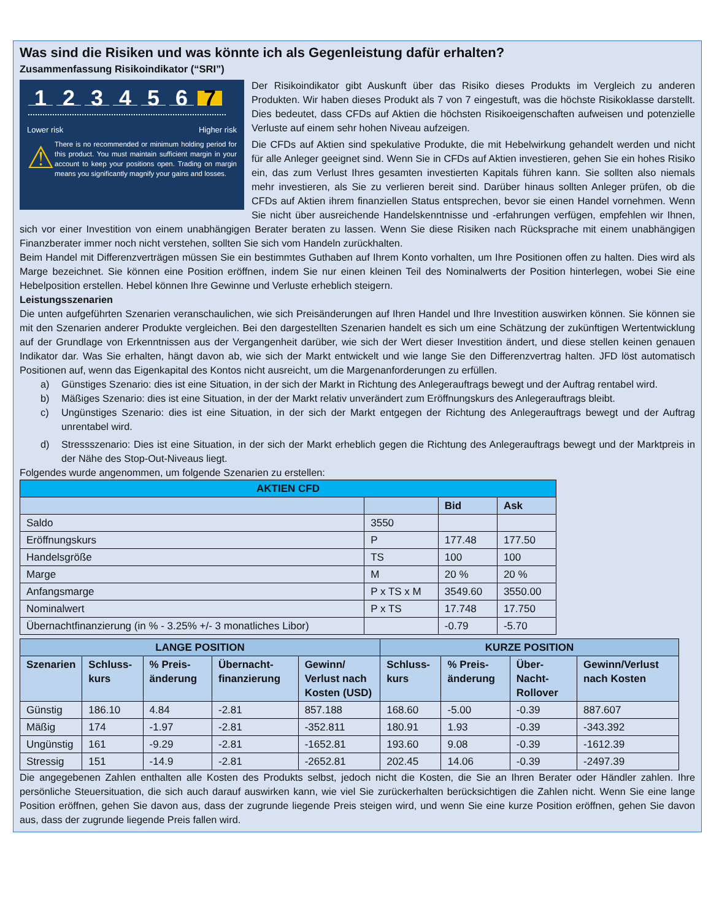Was sind die Risiken und was könnte ich als Gegenleistung dafür erhalten?
Zusammenfassung Risikoindikator (“SRI”)
123456 7
Lower risk Higher risk
⚠
There is no recommended or minimum holding period for this product. You must maintain sufficient margin in your account to keep your positions open. Trading on margin means you significantly magnify your gains and losses.
Der Risikoindikator gibt Auskunft über das Risiko dieses Produkts im Vergleich zu anderen Produkten. Wir haben dieses Produkt als 7 von 7 eingestuft, was die höchste Risikoklasse darstellt. Dies bedeutet, dass CFDs auf Aktien die höchsten Risikoeigenschaften aufweisen und potenzielle Verluste auf einem sehr hohen Niveau aufzeigen.
Die CFDs auf Aktien sind spekulative Produkte, die mit Hebelwirkung gehandelt werden und nicht für alle Anleger geeignet sind. Wenn Sie in CFDs auf Aktien investieren, gehen Sie ein hohes Risiko ein, das zum Verlust Ihres gesamten investierten Kapitals führen kann. Sie sollten also niemals mehr investieren, als Sie zu verlieren bereit sind. Darüber hinaus sollten Anleger prüfen, ob die CFDs auf Aktien ihrem finanziellen Status entsprechen, bevor sie einen Handel vornehmen. Wenn Sie nicht über ausreichende Handelskenntnisse und -erfahrungen verfügen, empfehlen wir Ihnen, sich vor einer Investition von einem unabhängigen Berater beraten zu lassen. Wenn Sie diese Risiken nach Rücksprache mit einem unabhängigen Finanzberater immer noch nicht verstehen, sollten Sie sich vom Handeln zurückhalten.
Beim Handel mit Differenzverträgen müssen Sie ein bestimmtes Guthaben auf Ihrem Konto vorhalten, um Ihre Positionen offen zu halten. Dies wird als Marge bezeichnet. Sie können eine Position eröffnen, indem Sie nur einen kleinen Teil des Nominalwerts der Position hinterlegen, wobei Sie eine Hebelposition erstellen. Hebel können Ihre Gewinne und Verluste erheblich steigern.
Leistungsszenarien
Die unten aufgeführten Szenarien veranschaulichen, wie sich Preisänderungen auf Ihren Handel und Ihre Investition auswirken können. Sie können sie mit den Szenarien anderer Produkte vergleichen. Bei den dargestellten Szenarien handelt es sich um eine Schätzung der zukünftigen Wertentwicklung auf der Grundlage von Erkenntnissen aus der Vergangenheit darüber, wie sich der Wert dieser Investition ändert, und diese stellen keinen genauen Indikator dar. Was Sie erhalten, hängt davon ab, wie sich der Markt entwickelt und wie lange Sie den Differenzvertrag halten. JFD löst automatisch Positionen auf, wenn das Eigenkapital des Kontos nicht ausreicht, um die Margenanforderungen zu erfüllen.
a) Günstiges Szenario: dies ist eine Situation, in der sich der Markt in Richtung des Anlegerauftrags bewegt und der Auftrag rentabel wird.
b) Mäßiges Szenario: dies ist eine Situation, in der der Markt relativ unverändert zum Eröffnungskurs des Anlegerauftrags bleibt.
c) Ungünstiges Szenario: dies ist eine Situation, in der sich der Markt entgegen der Richtung des Anlegerauftrags bewegt und der Auftrag unrentabel wird.
d) Stressszenario: Dies ist eine Situation, in der sich der Markt erheblich gegen die Richtung des Anlegerauftrags bewegt und der Marktpreis in der Nähe des Stop-Out-Niveaus liegt.
Folgendes wurde angenommen, um folgende Szenarien zu erstellen:
| AKTIEN CFD | | | |
| --- | --- | --- | --- |
| | | Bid | Ask |
| Saldo | 3550 | | |
| Eröffnungskurs | P | 177.48 | 177.50 |
| Handelsgröße | TS | 100 | 100 |
| Marge | M | 20 % | 20 % |
| Anfangsmarge | P x TS x M | 3549.60 | 3550.00 |
| Nominalwert | P x TS | 17.748 | 17.750 |
| Übernachtfinanzierung (in % - 3.25% +/- 3 monatliches Libor) | | -0.79 | -5.70 |
| LANGE POSITION | | | | | KURZE POSITION | | | |
| --- | --- | --- | --- | --- | --- | --- | --- | --- |
| Szenarien | Schluss-kurs | % Preis-änderung | Übernacht-finanzierung | Gewinn/ Verlust nach Kosten (USD) | Schluss-kurs | % Preis-änderung | Über-Nacht-Rollover | Gewinn/Verlust nach Kosten |
| Günstig | 186.10 | 4.84 | -2.81 | 857.188 | 168.60 | -5.00 | -0.39 | 887.607 |
| Mäßig | 174 | -1.97 | -2.81 | -352.811 | 180.91 | 1.93 | -0.39 | -343.392 |
| Ungünstig | 161 | -9.29 | -2.81 | -1652.81 | 193.60 | 9.08 | -0.39 | -1612.39 |
| Stressig | 151 | -14.9 | -2.81 | -2652.81 | 202.45 | 14.06 | -0.39 | -2497.39 |
Die angegebenen Zahlen enthalten alle Kosten des Produkts selbst, jedoch nicht die Kosten, die Sie an Ihren Berater oder Händler zahlen. Ihre persönliche Steuersituation, die sich auch darauf auswirken kann, wie viel Sie zurückerhalten berücksichtigen die Zahlen nicht. Wenn Sie eine lange Position eröffnen, gehen Sie davon aus, dass der zugrunde liegende Preis steigen wird, und wenn Sie eine kurze Position eröffnen, gehen Sie davon aus, dass der zugrunde liegende Preis fallen wird.